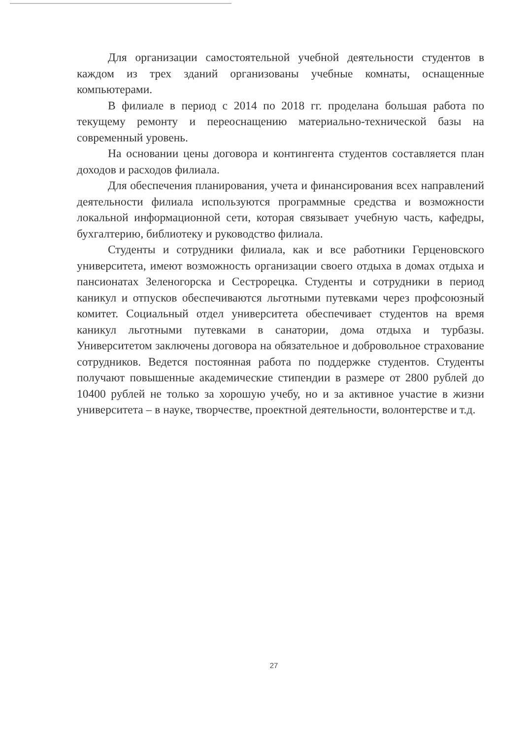Для организации самостоятельной учебной деятельности студентов в каждом из трех зданий организованы учебные комнаты, оснащенные компьютерами.
В филиале в период с 2014 по 2018 гг. проделана большая работа по текущему ремонту и переоснащению материально-технической базы на современный уровень.
На основании цены договора и контингента студентов составляется план доходов и расходов филиала.
Для обеспечения планирования, учета и финансирования всех направлений деятельности филиала используются программные средства и возможности локальной информационной сети, которая связывает учебную часть, кафедры, бухгалтерию, библиотеку и руководство филиала.
Студенты и сотрудники филиала, как и все работники Герценовского университета, имеют возможность организации своего отдыха в домах отдыха и пансионатах Зеленогорска и Сестрорецка. Студенты и сотрудники в период каникул и отпусков обеспечиваются льготными путевками через профсоюзный комитет. Социальный отдел университета обеспечивает студентов на время каникул льготными путевками в санатории, дома отдыха и турбазы. Университетом заключены договора на обязательное и добровольное страхование сотрудников. Ведется постоянная работа по поддержке студентов. Студенты получают повышенные академические стипендии в размере от 2800 рублей до 10400 рублей не только за хорошую учебу, но и за активное участие в жизни университета – в науке, творчестве, проектной деятельности, волонтерстве и т.д.
27